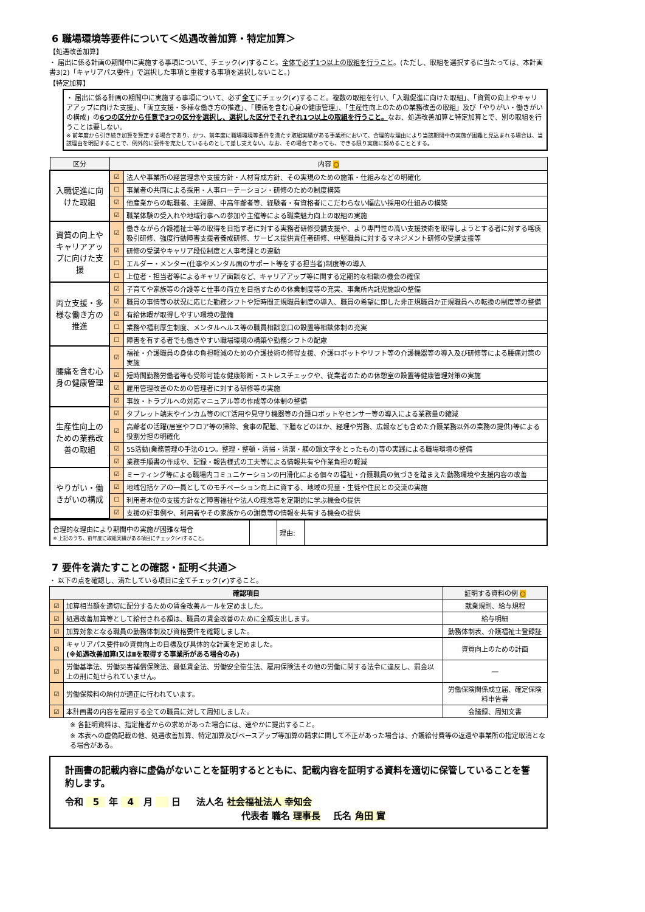6 職場環境等要件について＜処遇改善加算・特定加算＞
【処遇改善加算】
・ 届出に係る計画の期間中に実施する事項について、チェック(✔)すること。全体で必ず1つ以上の取組を行うこと。(ただし、取組を選択するに当たっては、本計画書3(2)「キャリアパス要件」で選択した事項と重複する事項を選択しないこと。)
【特定加算】
・ 届出に係る計画の期間中に実施する事項について、必ず全てにチェック(✔)すること。複数の取組を行い、「入職促進に向けた取組」、「資質の向上やキャリアアップに向けた支援」、「両立支援・多様な働き方の推進」、「腰痛を含む心身の健康管理」、「生産性向上のための業務改善の取組」及び「やりがい・働きがいの構成」の6つの区分から任意で3つの区分を選択し、選択した区分でそれぞれ1つ以上の取組を行うこと。なお、処遇改善加算と特定加算とで、別の取組を行うことは要しない。
※ 前年度から引き続き加算を算定する場合であり、かつ、前年度に職場環境等要件を満たす取組実績がある事業所において、合理的な理由により当該期間中の実施が困難と見込まれる場合は、当該理由を明記することで、例外的に要件を充たしているものとして差し支えない。なお、その場合であっても、できる限り実施に努めることとする。
| 区分 | 内容 ○ | |
| --- | --- | --- |
| 入職促進に向けた取組 | ☑ | 法人や事業所の経営理念や支援方針・人材育成方針、その実現のための施策・仕組みなどの明確化 |
| | ☐ | 事業者の共同による採用・人事ローテーション・研修のための制度構築 |
| | ☑ | 他産業からの転職者、主婦層、中高年齢者等、経験者・有資格者にこだわらない幅広い採用の仕組みの構築 |
| | ☑ | 職業体験の受入れや地域行事への参加や主催等による職業魅力向上の取組の実施 |
| 資質の向上やキャリアアップに向けた支援 | ☑ | 働きながら介護福祉士等の取得を目指す者に対する実務者研修受講支援や、より専門性の高い支援技術を取得しようとする者に対する喀痰吸引研修、強度行動障害支援者養成研修、サービス提供責任者研修、中堅職員に対するマネジメント研修の受講支援等 |
| | ☑ | 研修の受講やキャリア段位制度と人事考課との連動 |
| | ☐ | エルダー・メンター(仕事やメンタル面のサポート等をする担当者)制度等の導入 |
| | ☐ | 上位者・担当者等によるキャリア面談など、キャリアアップ等に関する定期的な相談の機会の確保 |
| 両立支援・多様な働き方の推進 | ☑ | 子育てや家族等の介護等と仕事の両立を目指すための休業制度等の充実、事業所内託児施設の整備 |
| | ☑ | 職員の事情等の状況に応じた勤務シフトや短時間正規職員制度の導入、職員の希望に即した非正規職員か正規職員への転換の制度等の整備 |
| | ☑ | 有給休暇が取得しやすい環境の整備 |
| | ☐ | 業務や福利厚生制度、メンタルヘルス等の職員相談窓口の設置等相談体制の充実 |
| | ☐ | 障害を有する者でも働きやすい職場環境の構築や勤務シフトの配慮 |
| 腰痛を含む心身の健康管理 | ☑ | 福祉・介護職員の身体の負担軽減のための介護技術の修得支援、介護ロボットやリフト等の介護機器等の導入及び研修等による腰痛対策の実施 |
| | ☑ | 短時間勤務労働者等も受診可能な健康診断・ストレスチェックや、従業者のための休憩室の設置等健康管理対策の実施 |
| | ☑ | 雇用管理改善のための管理者に対する研修等の実施 |
| | ☑ | 事故・トラブルへの対応マニュアル等の作成等の体制の整備 |
| 生産性向上のための業務改善の取組 | ☑ | タブレット端末やインカム等のICT活用や見守り機器等の介護ロボットやセンサー等の導入による業務量の縮減 |
| | ☑ | 高齢者の活躍(居室やフロア等の掃除、食事の配膳、下膳などのほか、経理や労務、広報なども含めた介護業務以外の業務の提供)等による役割分担の明確化 |
| | ☑ | 5S活動(業務管理の手法の1つ。整理・整頓・清掃・清潔・躾の頭文字をとったもの)等の実践による職場環境の整備 |
| | ☑ | 業務手順書の作成や、記録・報告様式の工夫等による情報共有や作業負担の軽減 |
| やりがい・働きがいの構成 | ☑ | ミーティング等による職場内コミュニケーションの円滑化による個々の福祉・介護職員の気づきを踏まえた勤務環境や支援内容の改善 |
| | ☑ | 地域包括ケアの一員としてのモチベーション向上に資する、地域の児童・生徒や住民との交流の実施 |
| | ☐ | 利用者本位の支援方針など障害福祉や法人の理念等を定期的に学ぶ機会の提供 |
| | ☑ | 支援の好事例や、利用者やその家族からの謝意等の情報を共有する機会の提供 |
| 合理的な理由により期間中の実施が困難な場合 ※ 上記のうち、前年度に取組実績がある項目にチェック(✔)すること。 | | 理由: | |
7 要件を満たすことの確認・証明＜共通＞
・ 以下の点を確認し、満たしている項目に全てチェック(✔)すること。
| 確認項目 | | 証明する資料の例 ○ |
| --- | --- | --- |
| ☑ | 加算相当額を適切に配分するための賃金改善ルールを定めました。 | 就業規則、給与規程 |
| ☑ | 処遇改善加算等として給付される額は、職員の賃金改善のために全額支出します。 | 給与明細 |
| ☑ | 加算対象となる職員の勤務体制及び資格要件を確認しました。 | 勤務体制表、介護福祉士登録証 |
| ☑ | キャリアパス要件Ⅱの資質向上の目標及び具体的な計画を定めました。 (※処遇改善加算Ⅰ又はⅡを取得する事業所がある場合のみ) | 資質向上のための計画 |
| ☑ | 労働基準法、労働災害補償保険法、最低賃金法、労働安全衛生法、雇用保険法その他の労働に関する法令に違反し、罰金以上の刑に処せられていません。 | ― |
| ☑ | 労働保険料の納付が適正に行われています。 | 労働保険関係成立届、確定保険料申告書 |
| ☑ | 本計画書の内容を雇用する全ての職員に対して周知しました。 | 会議録、周知文書 |
※ 各証明資料は、指定権者からの求めがあった場合には、速やかに提出すること。
※ 本表への虚偽記載の他、処遇改善加算、特定加算及びベースアップ等加算の請求に関して不正があった場合は、介護給付費等の返還や事業所の指定取消となる場合がある。
計画書の記載内容に虚偽がないことを証明するとともに、記載内容を証明する資料を適切に保管していることを誓約します。
令和 5 年 4 月 日 法人名 社会福祉法人 幸知会
代表者 職名 理事長 氏名 角田 實